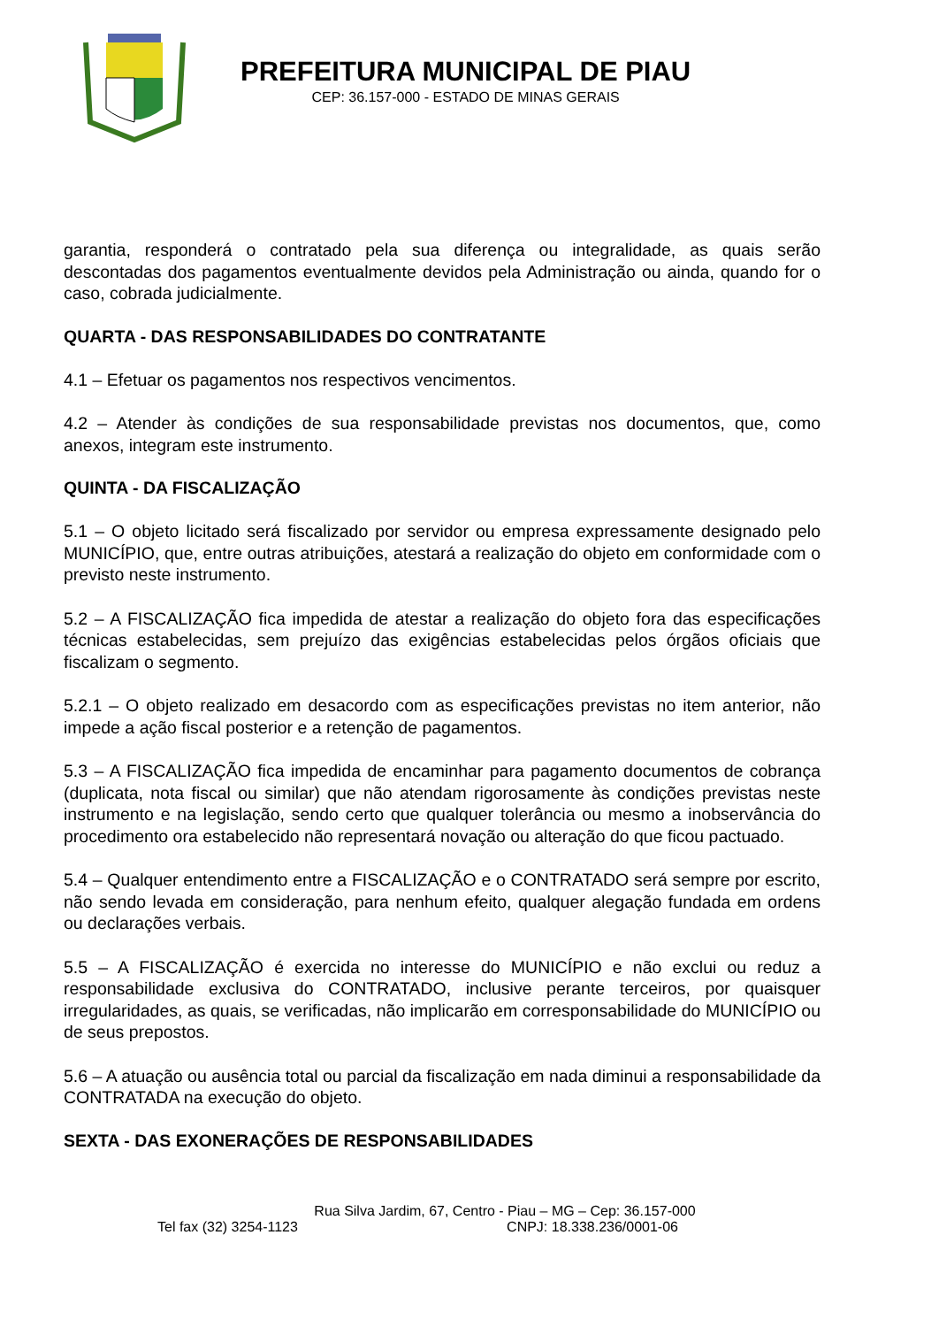PREFEITURA MUNICIPAL DE PIAU
CEP: 36.157-000 - ESTADO DE MINAS GERAIS
garantia, responderá o contratado pela sua diferença ou integralidade, as quais serão descontadas dos pagamentos eventualmente devidos pela Administração ou ainda, quando for o caso, cobrada judicialmente.
QUARTA - DAS RESPONSABILIDADES DO CONTRATANTE
4.1 – Efetuar os pagamentos nos respectivos vencimentos.
4.2 – Atender às condições de sua responsabilidade previstas nos documentos, que, como anexos, integram este instrumento.
QUINTA - DA FISCALIZAÇÃO
5.1 – O objeto licitado será fiscalizado por servidor ou empresa expressamente designado pelo MUNICÍPIO, que, entre outras atribuições, atestará a realização do objeto em conformidade com o previsto neste instrumento.
5.2 – A FISCALIZAÇÃO fica impedida de atestar a realização do objeto fora das especificações técnicas estabelecidas, sem prejuízo das exigências estabelecidas pelos órgãos oficiais que fiscalizam o segmento.
5.2.1 – O objeto realizado em desacordo com as especificações previstas no item anterior, não impede a ação fiscal posterior e a retenção de pagamentos.
5.3 – A FISCALIZAÇÃO fica impedida de encaminhar para pagamento documentos de cobrança (duplicata, nota fiscal ou similar) que não atendam rigorosamente às condições previstas neste instrumento e na legislação, sendo certo que qualquer tolerância ou mesmo a inobservância do procedimento ora estabelecido não representará novação ou alteração do que ficou pactuado.
5.4 – Qualquer entendimento entre a FISCALIZAÇÃO e o CONTRATADO será sempre por escrito, não sendo levada em consideração, para nenhum efeito, qualquer alegação fundada em ordens ou declarações verbais.
5.5 – A FISCALIZAÇÃO é exercida no interesse do MUNICÍPIO e não exclui ou reduz a responsabilidade exclusiva do CONTRATADO, inclusive perante terceiros, por quaisquer irregularidades, as quais, se verificadas, não implicarão em corresponsabilidade do MUNICÍPIO ou de seus prepostos.
5.6 – A atuação ou ausência total ou parcial da fiscalização em nada diminui a responsabilidade da CONTRATADA na execução do objeto.
SEXTA - DAS EXONERAÇÕES DE RESPONSABILIDADES
Rua Silva Jardim, 67, Centro - Piau – MG – Cep: 36.157-000
Tel fax (32) 3254-1123 CNPJ: 18.338.236/0001-06